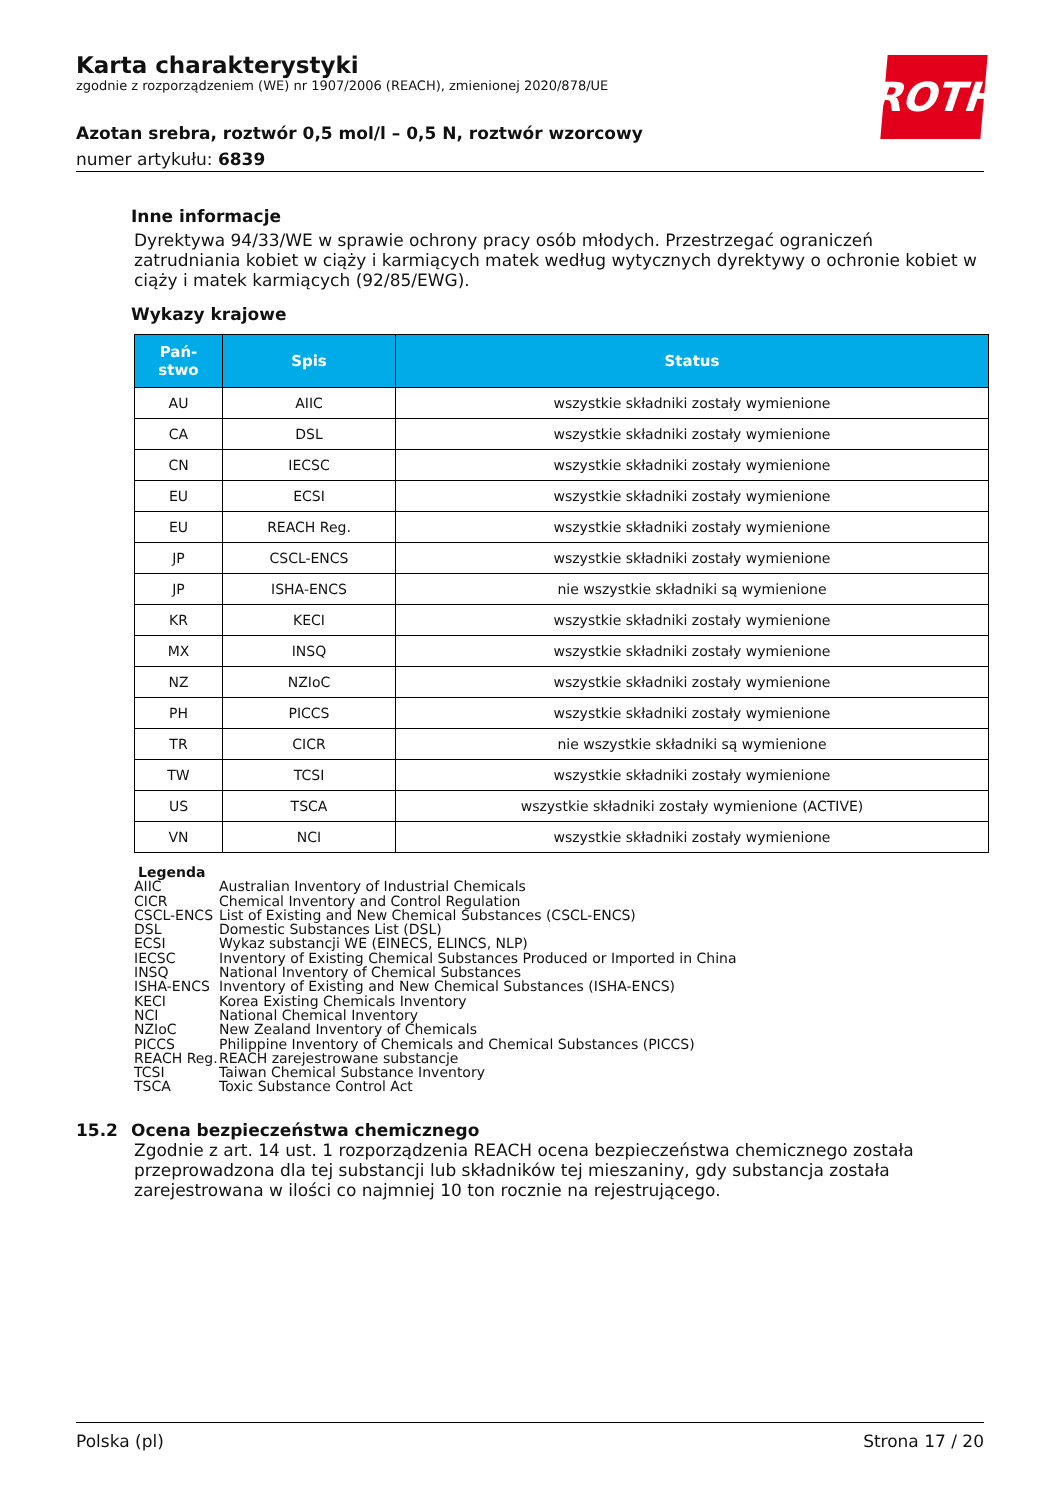ROTH
Karta charakterystyki
zgodnie z rozporządzeniem (WE) nr 1907/2006 (REACH), zmienionej 2020/878/UE
Azotan srebra, roztwór 0,5 mol/l – 0,5 N, roztwór wzorcowy
numer artykułu: 6839
Inne informacje
Dyrektywa 94/33/WE w sprawie ochrony pracy osób młodych. Przestrzegać ograniczeń zatrudniania kobiet w ciąży i karmiących matek według wytycznych dyrektywy o ochronie kobiet w ciąży i matek karmiących (92/85/EWG).
Wykazy krajowe
| Pań- stwo | Spis | Status |
| --- | --- | --- |
| AU | AIIC | wszystkie składniki zostały wymienione |
| CA | DSL | wszystkie składniki zostały wymienione |
| CN | IECSC | wszystkie składniki zostały wymienione |
| EU | ECSI | wszystkie składniki zostały wymienione |
| EU | REACH Reg. | wszystkie składniki zostały wymienione |
| JP | CSCL-ENCS | wszystkie składniki zostały wymienione |
| JP | ISHA-ENCS | nie wszystkie składniki są wymienione |
| KR | KECI | wszystkie składniki zostały wymienione |
| MX | INSQ | wszystkie składniki zostały wymienione |
| NZ | NZIoC | wszystkie składniki zostały wymienione |
| PH | PICCS | wszystkie składniki zostały wymienione |
| TR | CICR | nie wszystkie składniki są wymienione |
| TW | TCSI | wszystkie składniki zostały wymienione |
| US | TSCA | wszystkie składniki zostały wymienione (ACTIVE) |
| VN | NCI | wszystkie składniki zostały wymienione |
Legenda
AIIC Australian Inventory of Industrial Chemicals
CICR Chemical Inventory and Control Regulation
CSCL-ENCS List of Existing and New Chemical Substances (CSCL-ENCS)
DSL Domestic Substances List (DSL)
ECSI Wykaz substancji WE (EINECS, ELINCS, NLP)
IECSC Inventory of Existing Chemical Substances Produced or Imported in China
INSQ National Inventory of Chemical Substances
ISHA-ENCS Inventory of Existing and New Chemical Substances (ISHA-ENCS)
KECI Korea Existing Chemicals Inventory
NCI National Chemical Inventory
NZIoC New Zealand Inventory of Chemicals
PICCS Philippine Inventory of Chemicals and Chemical Substances (PICCS)
REACH Reg. REACH zarejestrowane substancje
TCSI Taiwan Chemical Substance Inventory
TSCA Toxic Substance Control Act
15.2 Ocena bezpieczeństwa chemicznego
Zgodnie z art. 14 ust. 1 rozporządzenia REACH ocena bezpieczeństwa chemicznego została przeprowadzona dla tej substancji lub składników tej mieszaniny, gdy substancja została zarejestrowana w ilości co najmniej 10 ton rocznie na rejestrującego.
Polska (pl) Strona 17 / 20